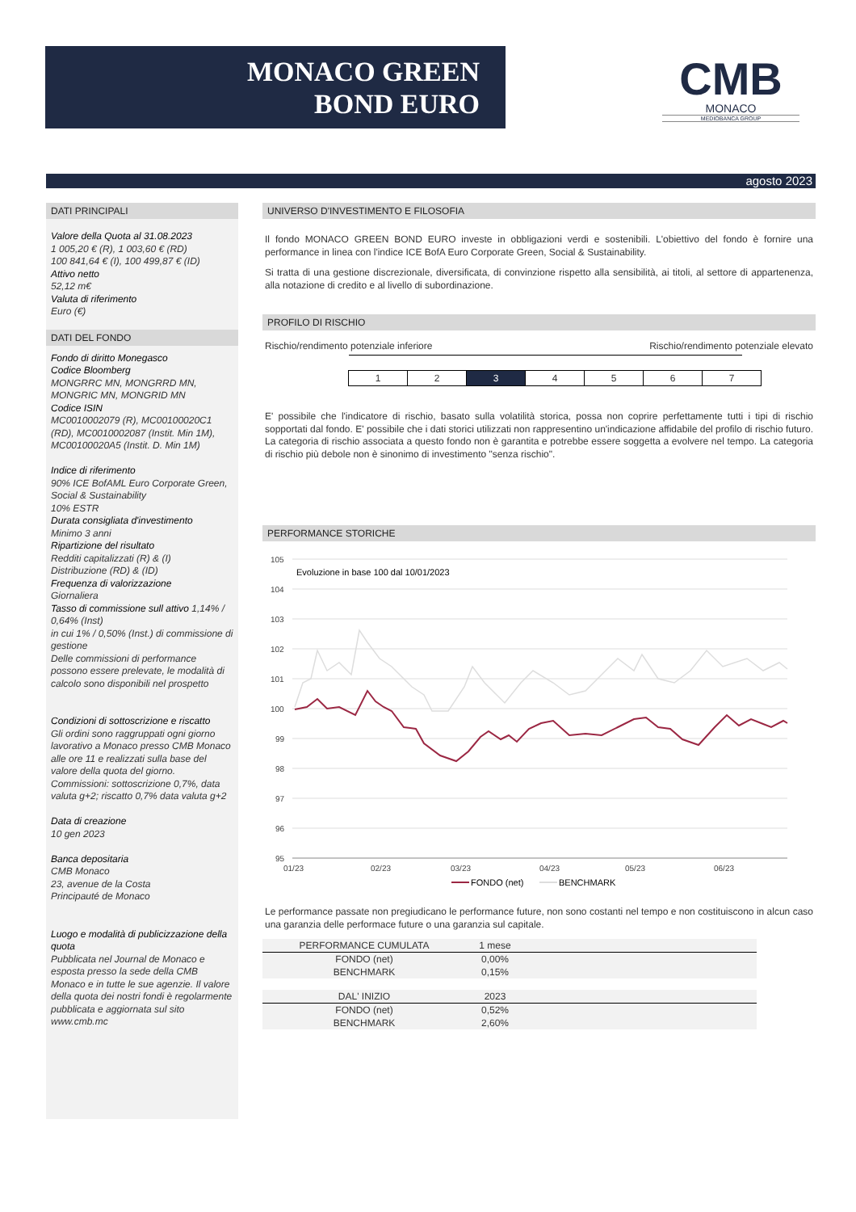MONACO GREEN
BOND EURO
CMB
MONACO
MEDIOBANCA GROUP
agosto 2023
DATI PRINCIPALI
Valore della Quota al 31.08.2023
1 005,20 € (R), 1 003,60 € (RD)
100 841,64 € (I), 100 499,87 € (ID)
Attivo netto
52,12 m€
Valuta di riferimento
Euro (€)
DATI DEL FONDO
Fondo di diritto Monegasco
Codice Bloomberg
MONGRRC MN, MONGRRD MN, MONGRIC MN, MONGRID MN
Codice ISIN
MC0010002079 (R), MC00100020C1 (RD), MC0010002087 (Instit. Min 1M), MC00100020A5 (Instit. D. Min 1M)
Indice di riferimento
90% ICE BofAML Euro Corporate Green, Social & Sustainability
10% ESTR
Durata consigliata d'investimento
Minimo 3 anni
Ripartizione del risultato
Redditi capitalizzati (R) & (I)
Distribuzione (RD) & (ID)
Frequenza di valorizzazione
Giornaliera
Tasso di commissione sull attivo 1,14% / 0,64% (Inst)
in cui 1% / 0,50% (Inst.) di commissione di gestione
Delle commissioni di performance possono essere prelevate, le modalità di calcolo sono disponibili nel prospetto
Condizioni di sottoscrizione e riscatto
Gli ordini sono raggruppati ogni giorno lavorativo a Monaco presso CMB Monaco alle ore 11 e realizzati sulla base del valore della quota del giorno. Commissioni: sottoscrizione 0,7%, data valuta g+2; riscatto 0,7% data valuta g+2
Data di creazione
10 gen 2023
Banca depositaria
CMB Monaco
23, avenue de la Costa
Principauté de Monaco
Luogo e modalità di publicizzazione della quota
Pubblicata nel Journal de Monaco e esposta presso la sede della CMB Monaco e in tutte le sue agenzie. Il valore della quota dei nostri fondi è regolarmente pubblicata e aggiornata sul sito www.cmb.mc
UNIVERSO D'INVESTIMENTO E FILOSOFIA
Il fondo MONACO GREEN BOND EURO investe in obbligazioni verdi e sostenibili. L'obiettivo del fondo è fornire una performance in linea con l'indice ICE BofA Euro Corporate Green, Social & Sustainability.
Si tratta di una gestione discrezionale, diversificata, di convinzione rispetto alla sensibilità, ai titoli, al settore di appartenenza, alla notazione di credito e al livello di subordinazione.
PROFILO DI RISCHIO
Rischio/rendimento potenziale inferiore Rischio/rendimento potenziale elevato
| 1 | 2 | 3 | 4 | 5 | 6 | 7 |
E' possibile che l'indicatore di rischio, basato sulla volatilità storica, possa non coprire perfettamente tutti i tipi di rischio sopportati dal fondo. E' possibile che i dati storici utilizzati non rappresentino un'indicazione affidabile del profilo di rischio futuro. La categoria di rischio associata a questo fondo non è garantita e potrebbe essere soggetta a evolvere nel tempo. La categoria di rischio più debole non è sinonimo di investimento "senza rischio".
PERFORMANCE STORICHE
105
104
103
102
101
100
99
98
97
96
95
01/23
02/23
03/23
04/23
05/23
06/23
Evoluzione in base 100 dal 10/01/2023
FONDO (net)
BENCHMARK
Le performance passate non pregiudicano le performance future, non sono costanti nel tempo e non costituiscono in alcun caso una garanzia delle performace future o una garanzia sul capitale.
| PERFORMANCE CUMULATA | 1 mese | | | | |
| --- | --- | --- | --- | --- | --- |
| FONDO (net) | 0,00% | | | | |
| BENCHMARK | 0,15% | | | | |
| DAL' INIZIO | 2023 | | | | |
| --- | --- | --- | --- | --- | --- |
| FONDO (net) | 0,52% | | | | |
| BENCHMARK | 2,60% | | | | |